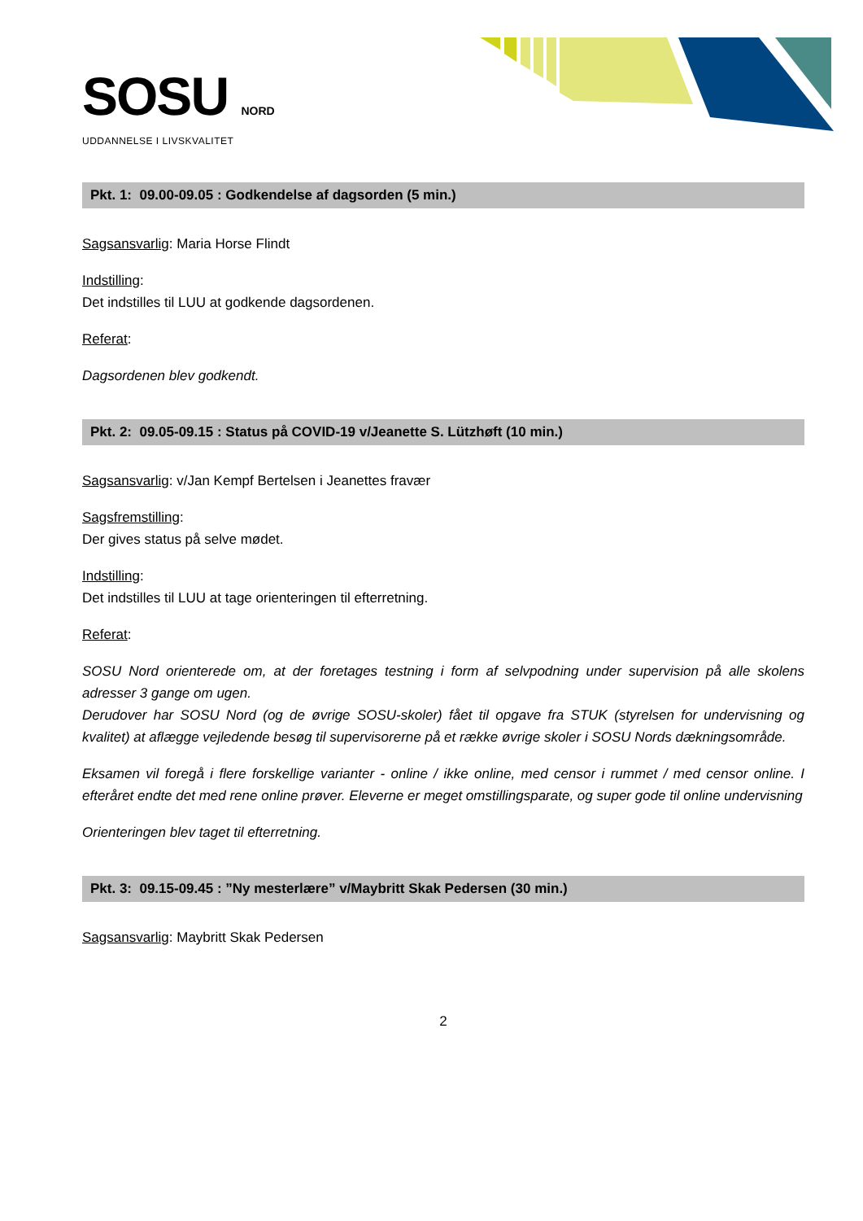SOSU NORD
UDDANNELSE I LIVSKVALITET
Pkt. 1: 09.00-09.05 : Godkendelse af dagsorden (5 min.)
Sagsansvarlig: Maria Horse Flindt
Indstilling:
Det indstilles til LUU at godkende dagsordenen.
Referat:
Dagsordenen blev godkendt.
Pkt. 2: 09.05-09.15 : Status på COVID-19 v/Jeanette S. Lützhøft (10 min.)
Sagsansvarlig: v/Jan Kempf Bertelsen i Jeanettes fravær
Sagsfremstilling:
Der gives status på selve mødet.
Indstilling:
Det indstilles til LUU at tage orienteringen til efterretning.
Referat:
SOSU Nord orienterede om, at der foretages testning i form af selvpodning under supervision på alle skolens adresser 3 gange om ugen.
Derudover har SOSU Nord (og de øvrige SOSU-skoler) fået til opgave fra STUK (styrelsen for undervisning og kvalitet) at aflægge vejledende besøg til supervisorerne på et række øvrige skoler i SOSU Nords dækningsområde.
Eksamen vil foregå i flere forskellige varianter - online / ikke online, med censor i rummet / med censor online. I efteråret endte det med rene online prøver. Eleverne er meget omstillingsparate, og super gode til online undervisning
Orienteringen blev taget til efterretning.
Pkt. 3: 09.15-09.45 : ”Ny mesterlære” v/Maybritt Skak Pedersen (30 min.)
Sagsansvarlig: Maybritt Skak Pedersen
2